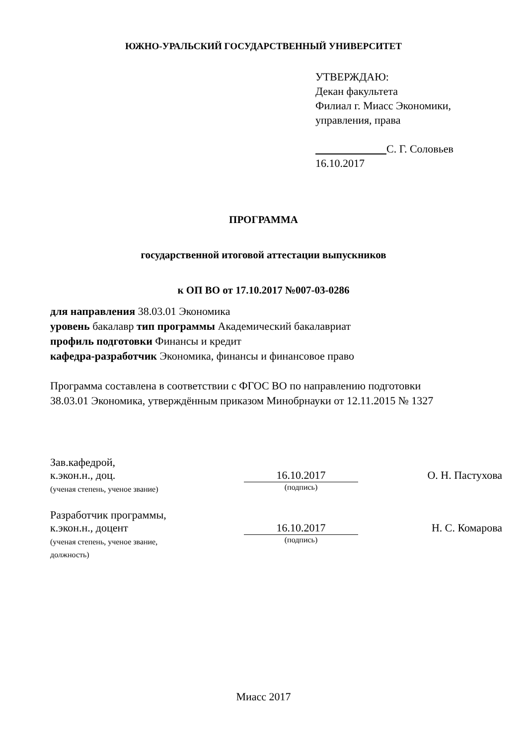ЮЖНО-УРАЛЬСКИЙ ГОСУДАРСТВЕННЫЙ УНИВЕРСИТЕТ
УТВЕРЖДАЮ:
Декан факультета
Филиал г. Миасс Экономики,
управления, права
С. Г. Соловьев
16.10.2017
ПРОГРАММА
государственной итоговой аттестации выпускников
к ОП ВО от 17.10.2017 №007-03-0286
для направления 38.03.01 Экономика
уровень бакалавр тип программы Академический бакалавриат
профиль подготовки Финансы и кредит
кафедра-разработчик Экономика, финансы и финансовое право
Программа составлена в соответствии с ФГОС ВО по направлению подготовки
38.03.01 Экономика, утверждённым приказом Минобрнауки от 12.11.2015 № 1327
Зав.кафедрой,
к.экон.н., доц.
(ученая степень, ученое звание)
16.10.2017
(подпись)
О. Н. Пастухова
Разработчик программы,
к.экон.н., доцент
(ученая степень, ученое звание,
должность)
16.10.2017
(подпись)
Н. С. Комарова
Миасс 2017